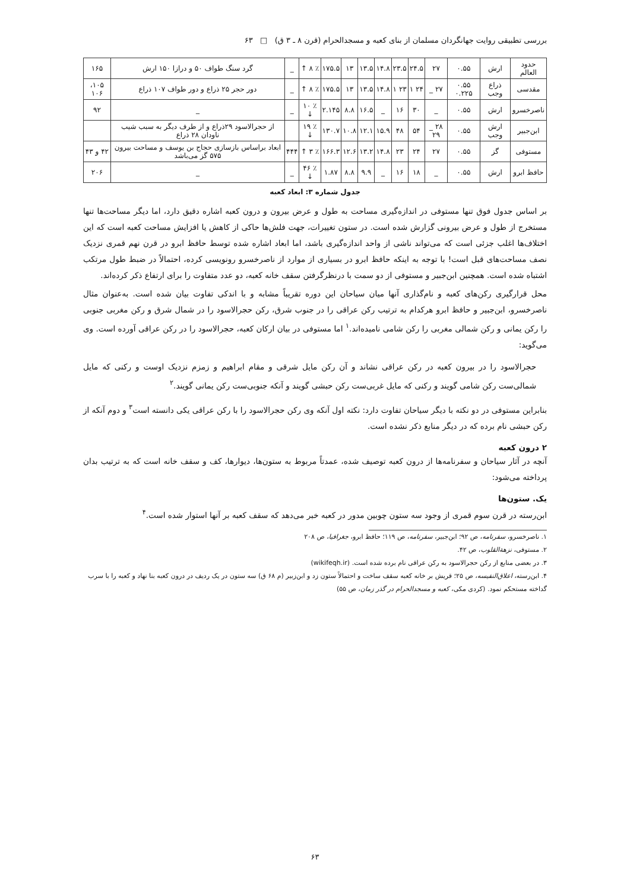بررسی تطبیقی روایت جهانگردان مسلمان از بنای کعبه و مسجدالحرام (قرن ۸ ـ ۳ ق) □ ۶۳
| حدود العالم | ارش | ۰.۵۵ | ۲۷ | ۲۴.۵ | ۲۳.۵ | ۱۴.۸ | ۱۳.۵ | ۱۳ | ۱۷۵.۵ | ٪ ۸ ↑ | _ | گرد سنگ طواف ۵۰ و درازا ۱۵۰ ارش | ۱۶۵ |
| مقدسی | ذراع وجب | ۰.۵۵ ۰.۲۲۵ | ۲۷ _ | ۲۴ ۱ | ۲۳ ۱ | ۱۴.۸ | ۱۳.۵ | ۱۳ | ۱۷۵.۵ | ٪ ۸ ↑ | _ | دور حجر ۲۵ ذراع و دور طواف ۱۰۷ ذراع | ۱۰۵، ۱۰۶ |
| ناصرخسرو | ارش | ۰.۵۵ | _ | ۳۰ | ۱۶ | _ | ۱۶.۵ | ۸.۸ | ۲.۱۴۵ | ٪ ۱۰ ↓ | _ | _ | ۹۲ |
| ابن‌جبیر | ارش وجب | ۰.۵۵ | ۲۸ _ ۲۹ | ۵۴ | ۴۸ | ۱۵.۹ | ۱۲.۱ | ۱۰.۸ | ۱۳۰.۷ | ٪ ۱۹ ↓ | | از حجرالاسود ۲۹ذراع و از طرف دیگر به سبب شیب ناودان ۲۸ ذراع | |
| مستوفی | گز | ۰.۵۵ | ۲۷ | ۲۴ | ۲۳ | ۱۴.۸ | ۱۳.۲ | ۱۲.۶ | ۱۶۶.۳ | ٪ ۳ ↑ | ۴۴۴ | ابعاد براساس بازسازی حجاج بن یوسف و مساحت بیرون ۵۷۵ گز می‌باشد | ۴۲ و ۴۳ |
| حافظ ابرو | ارش | ۰.۵۵ | _ | ۱۸ | ۱۶ | _ | ۹.۹ | ۸.۸ | ۱.۸۷ | ٪ ۴۶ ↓ | _ | _ | ۲۰۶ |
جدول شماره ۳: ابعاد کعبه
بر اساس جدول فوق تنها مستوفی در اندازه‌گیری مساحت به طول و عرض بیرون و درون کعبه اشاره دقیق دارد، اما دیگر مساحت‌ها تنها مستخرج از طول و عرض بیرونی گزارش شده است. در ستون تغییرات، جهت فلش‌ها حاکی از کاهش یا افزایش مساحت کعبه است که این اختلاف‌ها اغلب جزئی است که می‌تواند ناشی از واحد اندازه‌گیری باشد، اما ابعاد اشاره شده توسط حافظ ابرو در قرن نهم قمری نزدیک نصف مساحت‌های قبل است! با توجه به اینکه حافظ ابرو در بسیاری از موارد از ناصرخسرو رونویسی کرده، احتمالاً در ضبط طول مرتکب اشتباه شده است. همچنین ابن‌جبیر و مستوفی از دو سمت با درنظرگرفتن سقف خانه کعبه، دو عدد متفاوت را برای ارتفاع ذکر کرده‌اند.
محل قرارگیری رکن‌های کعبه و نام‌گذاری آنها میان سیاحان این دوره تقریباً مشابه و با اندکی تفاوت بیان شده است. به‌عنوان مثال ناصرخسرو، ابن‌جبیر و حافظ ابرو هرکدام به ترتیب رکن عراقی را در جنوب شرق، رکن حجرالاسود را در شمال شرق و رکن مغربی جنوبی را رکن یمانی و رکن شمالی مغربی را رکن شامی نامیده‌اند.<sup>۱</sup> اما مستوفی در بیان ارکان کعبه، حجرالاسود را در رکن عراقی آورده است. وی می‌گوید:
حجرالاسود را در بیرون کعبه در رکن عراقی نشاند و آن رکن مایل شرقی و مقام ابراهیم و زمزم نزدیک اوست و رکنی که مایل شمالی‌ست رکن شامی گویند و رکنی که مایل غربی‌ست رکن حبشی گویند و آنکه جنوبی‌ست رکن یمانی گویند.<sup>۲</sup>
بنابراین مستوفی در دو نکته با دیگر سیاحان تفاوت دارد: نکته اول آنکه وی رکن حجرالاسود را با رکن عراقی یکی دانسته است<sup>۳</sup> و دوم آنکه از رکن حبشی نام برده که در دیگر منابع ذکر نشده است.
۲ درون کعبه
آنچه در آثار سیاحان و سفرنامه‌ها از درون کعبه توصیف شده، عمدتاً مربوط به ستون‌ها، دیوارها، کف و سقف خانه است که به ترتیب بدان پرداخته می‌شود:
یک. ستون‌ها
ابن‌رسته در قرن سوم قمری از وجود سه ستون چوبین مدور در کعبه خبر می‌دهد که سقف کعبه بر آنها استوار شده است.<sup>۴</sup>
۱. ناصرخسرو، سفرنامه، ص ۹۲؛ ابن‌جبیر، سفرنامه، ص ۱۱۹؛ حافظ ابرو، جغرافیا، ص ۲۰۸
۲. مستوفی، نزهة‌القلوب، ص ۴۲.
۳. در بعضی منابع از رکن حجرالاسود به رکن عراقی نام برده شده است. (wikifeqh.ir)
۴. ابن‌رسته، اعلاق‌النفیسه، ص ۲۵؛ قریش بر خانه کعبه سقف ساخت و احتمالاً ستون زد و ابن‌زبیر (م ۶۸ ق) سه ستون در یک ردیف در درون کعبه بنا نهاد و کعبه را با سرب گداخته مستحکم نمود. (کردی مکی، کعبه و مسجدالحرام در گذر زمان، ص ۵۵)
۶۳